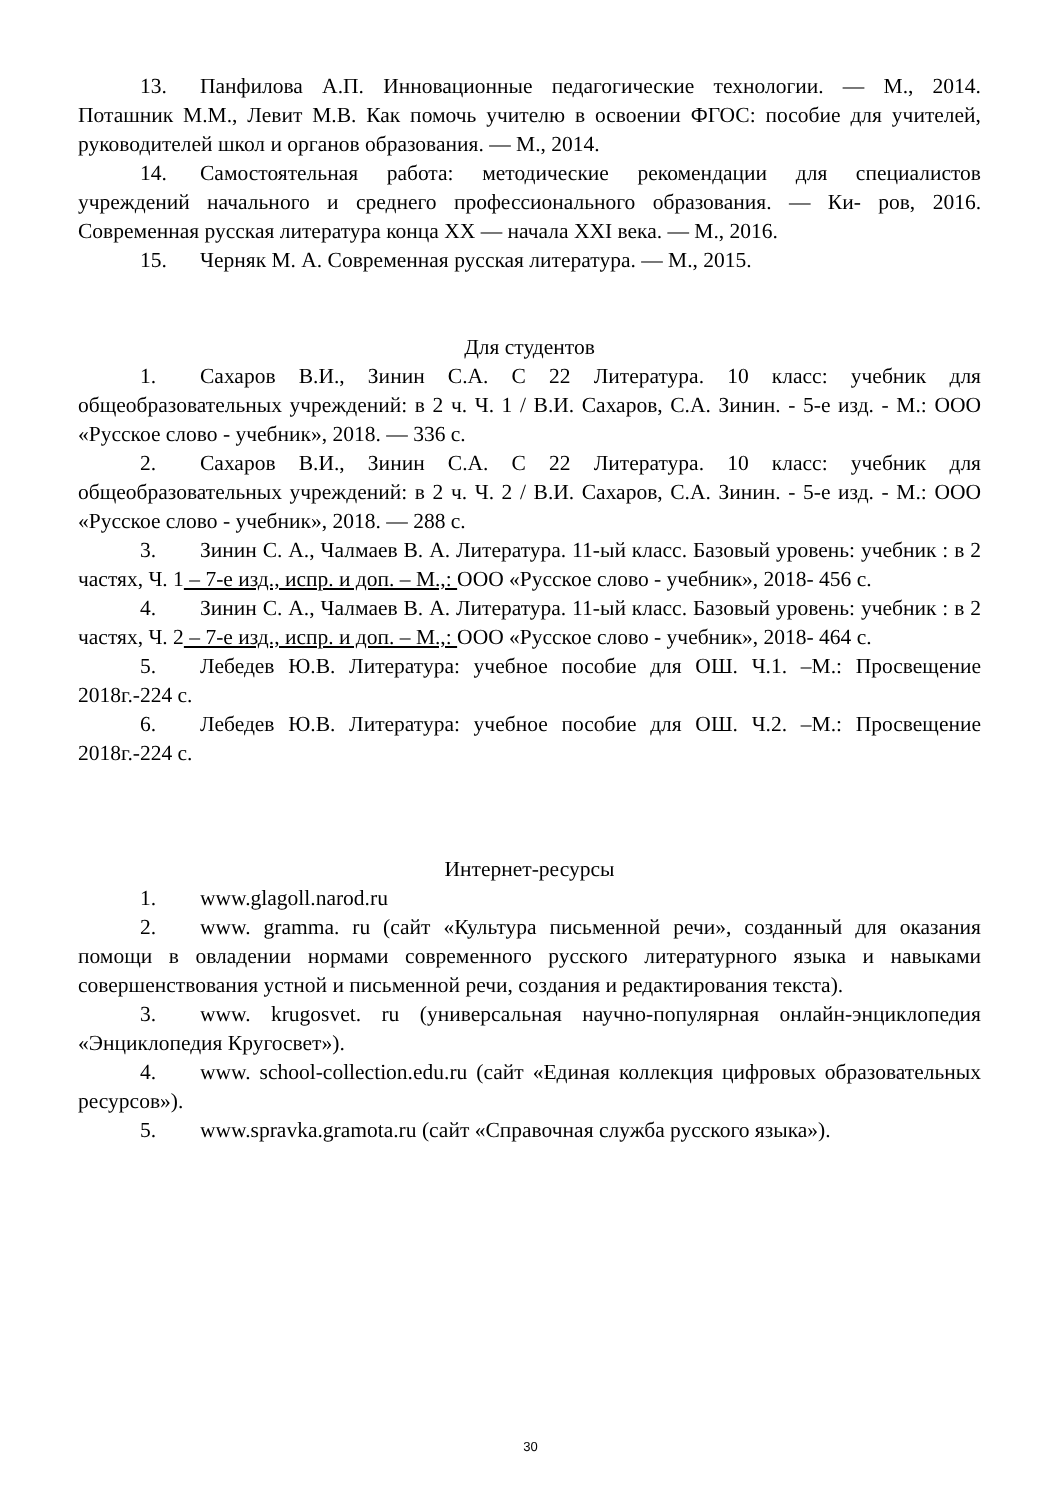13. Панфилова А.П. Инновационные педагогические технологии. — М., 2014. Поташник М.М., Левит М.В. Как помочь учителю в освоении ФГОС: пособие для учителей, руководителей школ и органов образования. — М., 2014.
14. Самостоятельная работа: методические рекомендации для специалистов учреждений начального и среднего профессионального образования. — Ки- ров, 2016. Современная русская литература конца XX — начала XXI века. — М., 2016.
15. Черняк М. А. Современная русская литература. — М., 2015.
Для студентов
1. Сахаров В.И., Зинин С.А. С 22 Литература. 10 класс: учебник для общеобразовательных учреждений: в 2 ч. Ч. 1 / В.И. Сахаров, С.А. Зинин. - 5-е изд. - М.: ООО «Русское слово - учебник», 2018. — 336 с.
2. Сахаров В.И., Зинин С.А. С 22 Литература. 10 класс: учебник для общеобразовательных учреждений: в 2 ч. Ч. 2 / В.И. Сахаров, С.А. Зинин. - 5-е изд. - М.: ООО «Русское слово - учебник», 2018. — 288 с.
3. Зинин С. А., Чалмаев В. А. Литература. 11-ый класс. Базовый уровень: учебник : в 2 частях, Ч. 1 – 7-е изд., испр. и доп. – М.,: ООО «Русское слово - учебник», 2018- 456 с.
4. Зинин С. А., Чалмаев В. А. Литература. 11-ый класс. Базовый уровень: учебник : в 2 частях, Ч. 2 – 7-е изд., испр. и доп. – М.,: ООО «Русское слово - учебник», 2018- 464 с.
5. Лебедев Ю.В. Литература: учебное пособие для ОШ. Ч.1. –М.: Просвещение 2018г.-224 с.
6. Лебедев Ю.В. Литература: учебное пособие для ОШ. Ч.2. –М.: Просвещение 2018г.-224 с.
Интернет-ресурсы
1. www.glagoll.narod.ru
2. www. gramma. ru (сайт «Культура письменной речи», созданный для оказания помощи в овладении нормами современного русского литературного языка и навыками совершенствования устной и письменной речи, создания и редактирования текста).
3. www. krugosvet. ru (универсальная научно-популярная онлайн-энциклопедия «Энциклопедия Кругосвет»).
4. www. school-collection.edu.ru (сайт «Единая коллекция цифровых образовательных ресурсов»).
5. www.spravka.gramota.ru (сайт «Справочная служба русского языка»).
30